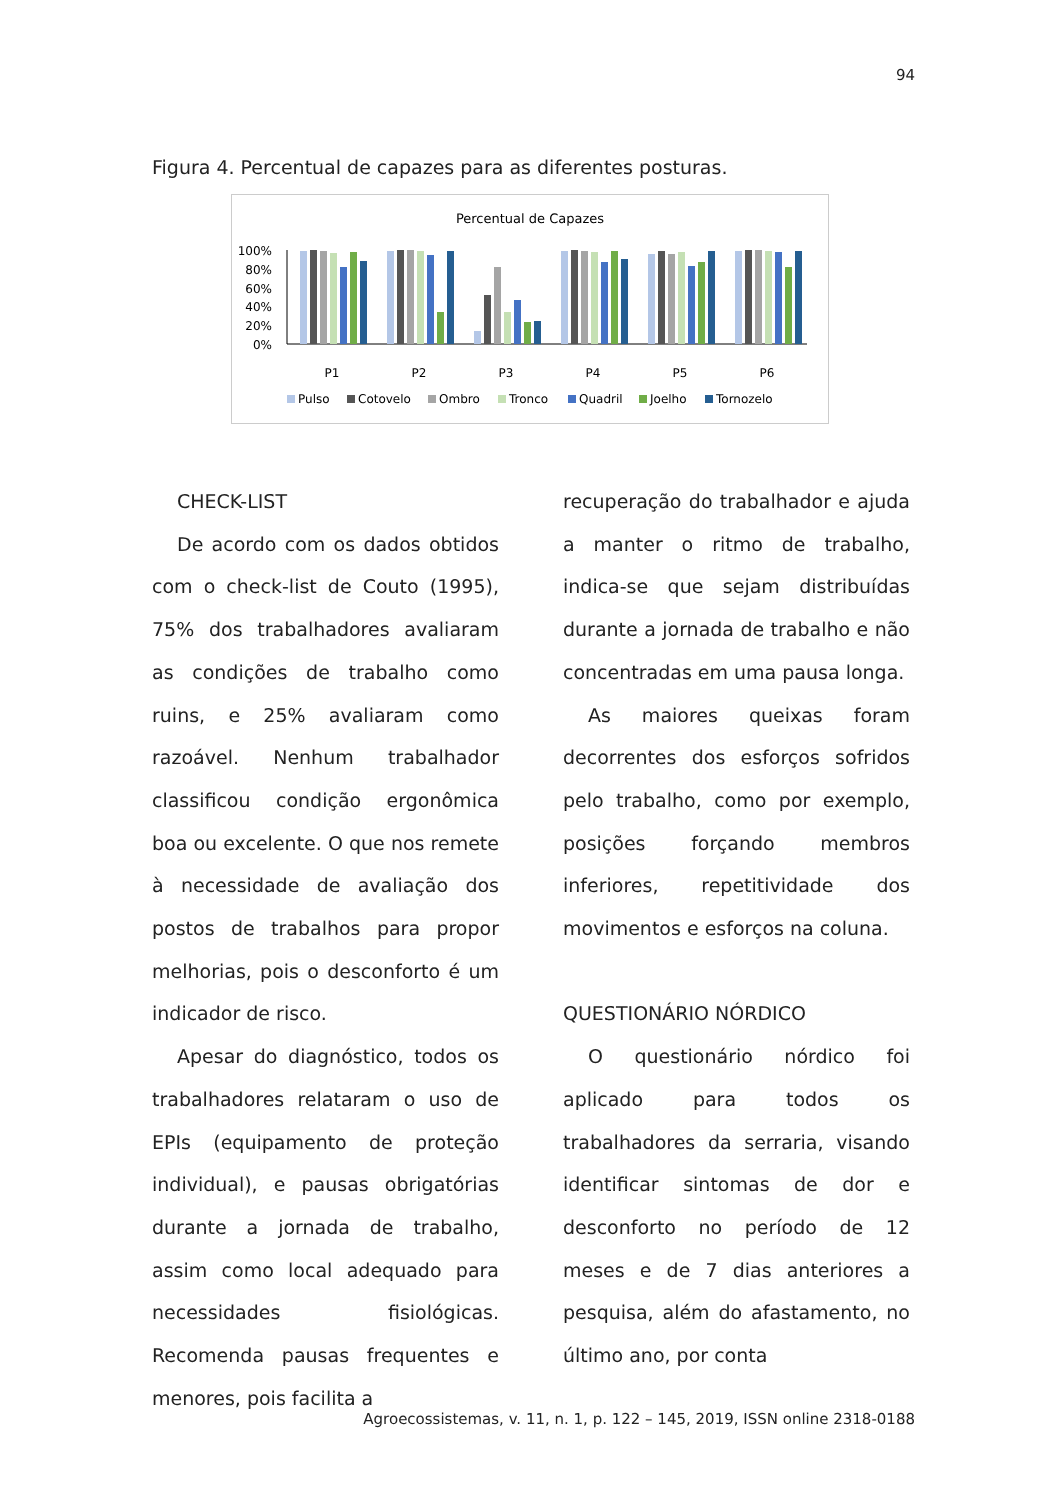94
Figura 4. Percentual de capazes para as diferentes posturas.
Percentual de Capazes
100%
80%
60%
40%
20%
0%
P1
P2
P3
P4
P5
P6
Pulso
Cotovelo
Ombro
Tronco
Quadril
Joelho
Tornozelo
CHECK-LIST
De acordo com os dados obtidos com o check-list de Couto (1995), 75% dos trabalhadores avaliaram as condições de trabalho como ruins, e 25% avaliaram como razoável. Nenhum trabalhador classificou condição ergonômica boa ou excelente. O que nos remete à necessidade de avaliação dos postos de trabalhos para propor melhorias, pois o desconforto é um indicador de risco.
Apesar do diagnóstico, todos os trabalhadores relataram o uso de EPIs (equipamento de proteção individual), e pausas obrigatórias durante a jornada de trabalho, assim como local adequado para necessidades fisiológicas. Recomenda pausas frequentes e menores, pois facilita a
recuperação do trabalhador e ajuda a manter o ritmo de trabalho, indica-se que sejam distribuídas durante a jornada de trabalho e não concentradas em uma pausa longa.
As maiores queixas foram decorrentes dos esforços sofridos pelo trabalho, como por exemplo, posições forçando membros inferiores, repetitividade dos movimentos e esforços na coluna.
QUESTIONÁRIO NÓRDICO
O questionário nórdico foi aplicado para todos os trabalhadores da serraria, visando identificar sintomas de dor e desconforto no período de 12 meses e de 7 dias anteriores a pesquisa, além do afastamento, no último ano, por conta
Agroecossistemas, v. 11, n. 1, p. 122 – 145, 2019, ISSN online 2318-0188